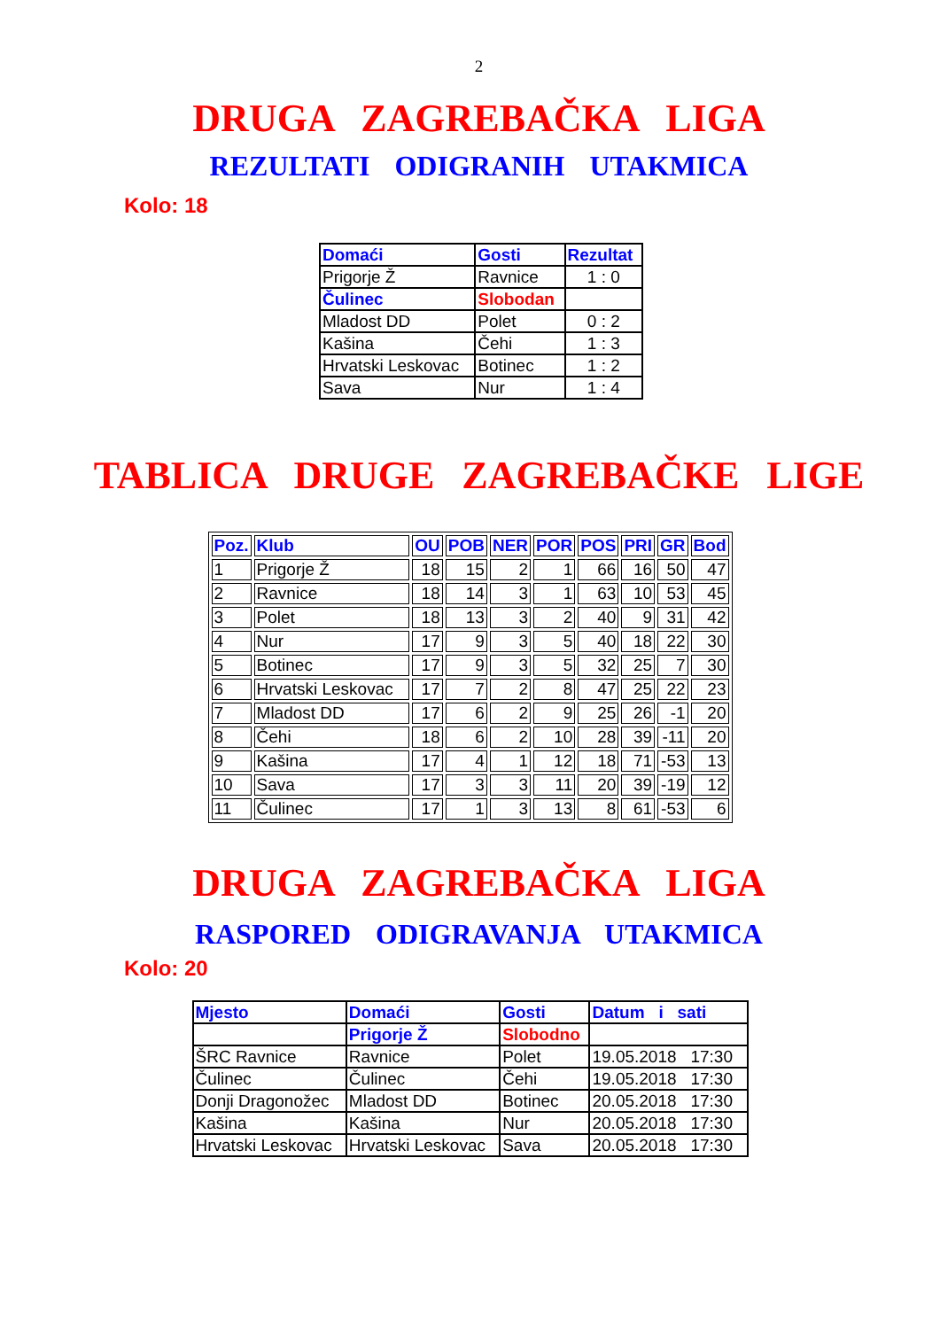2
DRUGA ZAGREBAČKA LIGA
REZULTATI ODIGRANIH UTAKMICA
Kolo: 18
| Domaći | Gosti | Rezultat |
| --- | --- | --- |
| Prigorje Ž | Ravnice | 1 : 0 |
| Čulinec | Slobodan | |
| Mladost DD | Polet | 0 : 2 |
| Kašina | Čehi | 1 : 3 |
| Hrvatski Leskovac | Botinec | 1 : 2 |
| Sava | Nur | 1 : 4 |
TABLICA DRUGE ZAGREBAČKE LIGE
| Poz. | Klub | OU | POB | NER | POR | POS | PRI | GR | Bod |
| --- | --- | --- | --- | --- | --- | --- | --- | --- | --- |
| 1 | Prigorje Ž | 18 | 15 | 2 | 1 | 66 | 16 | 50 | 47 |
| 2 | Ravnice | 18 | 14 | 3 | 1 | 63 | 10 | 53 | 45 |
| 3 | Polet | 18 | 13 | 3 | 2 | 40 | 9 | 31 | 42 |
| 4 | Nur | 17 | 9 | 3 | 5 | 40 | 18 | 22 | 30 |
| 5 | Botinec | 17 | 9 | 3 | 5 | 32 | 25 | 7 | 30 |
| 6 | Hrvatski Leskovac | 17 | 7 | 2 | 8 | 47 | 25 | 22 | 23 |
| 7 | Mladost DD | 17 | 6 | 2 | 9 | 25 | 26 | -1 | 20 |
| 8 | Čehi | 18 | 6 | 2 | 10 | 28 | 39 | -11 | 20 |
| 9 | Kašina | 17 | 4 | 1 | 12 | 18 | 71 | -53 | 13 |
| 10 | Sava | 17 | 3 | 3 | 11 | 20 | 39 | -19 | 12 |
| 11 | Čulinec | 17 | 1 | 3 | 13 | 8 | 61 | -53 | 6 |
DRUGA ZAGREBAČKA LIGA
RASPORED ODIGRAVANJA UTAKMICA
Kolo: 20
| Mjesto | Domaći | Gosti | Datum i sati |
| --- | --- | --- | --- |
| | Prigorje Ž | Slobodno | |
| ŠRC Ravnice | Ravnice | Polet | 19.05.2018 17:30 |
| Čulinec | Čulinec | Čehi | 19.05.2018 17:30 |
| Donji Dragonožec | Mladost DD | Botinec | 20.05.2018 17:30 |
| Kašina | Kašina | Nur | 20.05.2018 17:30 |
| Hrvatski Leskovac | Hrvatski Leskovac | Sava | 20.05.2018 17:30 |